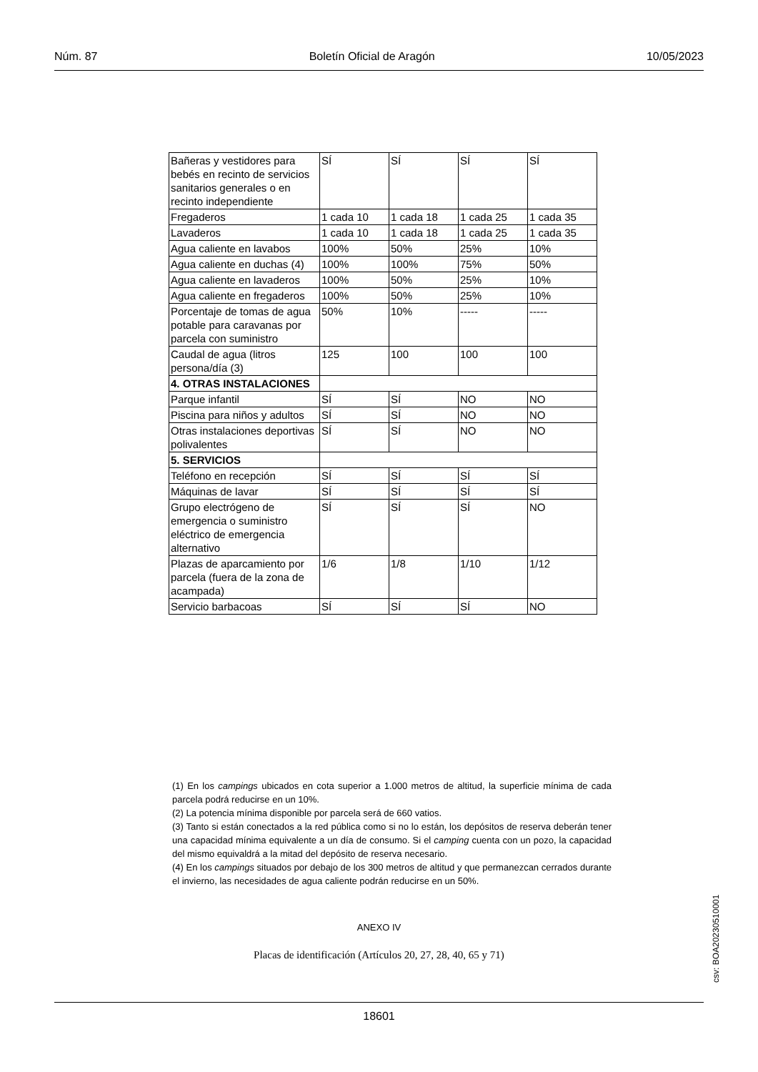Núm. 87 Boletín Oficial de Aragón 10/05/2023
| Bañeras y vestidores para bebés en recinto de servicios sanitarios generales o en recinto independiente | SÍ | SÍ | SÍ | SÍ |
| Fregaderos | 1 cada 10 | 1 cada 18 | 1 cada 25 | 1 cada 35 |
| Lavaderos | 1 cada 10 | 1 cada 18 | 1 cada 25 | 1 cada 35 |
| Agua caliente en lavabos | 100% | 50% | 25% | 10% |
| Agua caliente en duchas (4) | 100% | 100% | 75% | 50% |
| Agua caliente en lavaderos | 100% | 50% | 25% | 10% |
| Agua caliente en fregaderos | 100% | 50% | 25% | 10% |
| Porcentaje de tomas de agua potable para caravanas por parcela con suministro | 50% | 10% | ----- | ----- |
| Caudal de agua (litros persona/día (3) | 125 | 100 | 100 | 100 |
| 4. OTRAS INSTALACIONES | | | | |
| Parque infantil | SÍ | SÍ | NO | NO |
| Piscina para niños y adultos | SÍ | SÍ | NO | NO |
| Otras instalaciones deportivas polivalentes | SÍ | SÍ | NO | NO |
| 5. SERVICIOS | | | | |
| Teléfono en recepción | SÍ | SÍ | SÍ | SÍ |
| Máquinas de lavar | SÍ | SÍ | SÍ | SÍ |
| Grupo electrógeno de emergencia o suministro eléctrico de emergencia alternativo | SÍ | SÍ | SÍ | NO |
| Plazas de aparcamiento por parcela (fuera de la zona de acampada) | 1/6 | 1/8 | 1/10 | 1/12 |
| Servicio barbacoas | SÍ | SÍ | SÍ | NO |
(1) En los campings ubicados en cota superior a 1.000 metros de altitud, la superficie mínima de cada parcela podrá reducirse en un 10%.
(2) La potencia mínima disponible por parcela será de 660 vatios.
(3) Tanto si están conectados a la red pública como si no lo están, los depósitos de reserva deberán tener una capacidad mínima equivalente a un día de consumo. Si el camping cuenta con un pozo, la capacidad del mismo equivaldrá a la mitad del depósito de reserva necesario.
(4) En los campings situados por debajo de los 300 metros de altitud y que permanezcan cerrados durante el invierno, las necesidades de agua caliente podrán reducirse en un 50%.
ANEXO IV
Placas de identificación (Artículos 20, 27, 28, 40, 65 y 71)
csv: BOA20230510001
18601